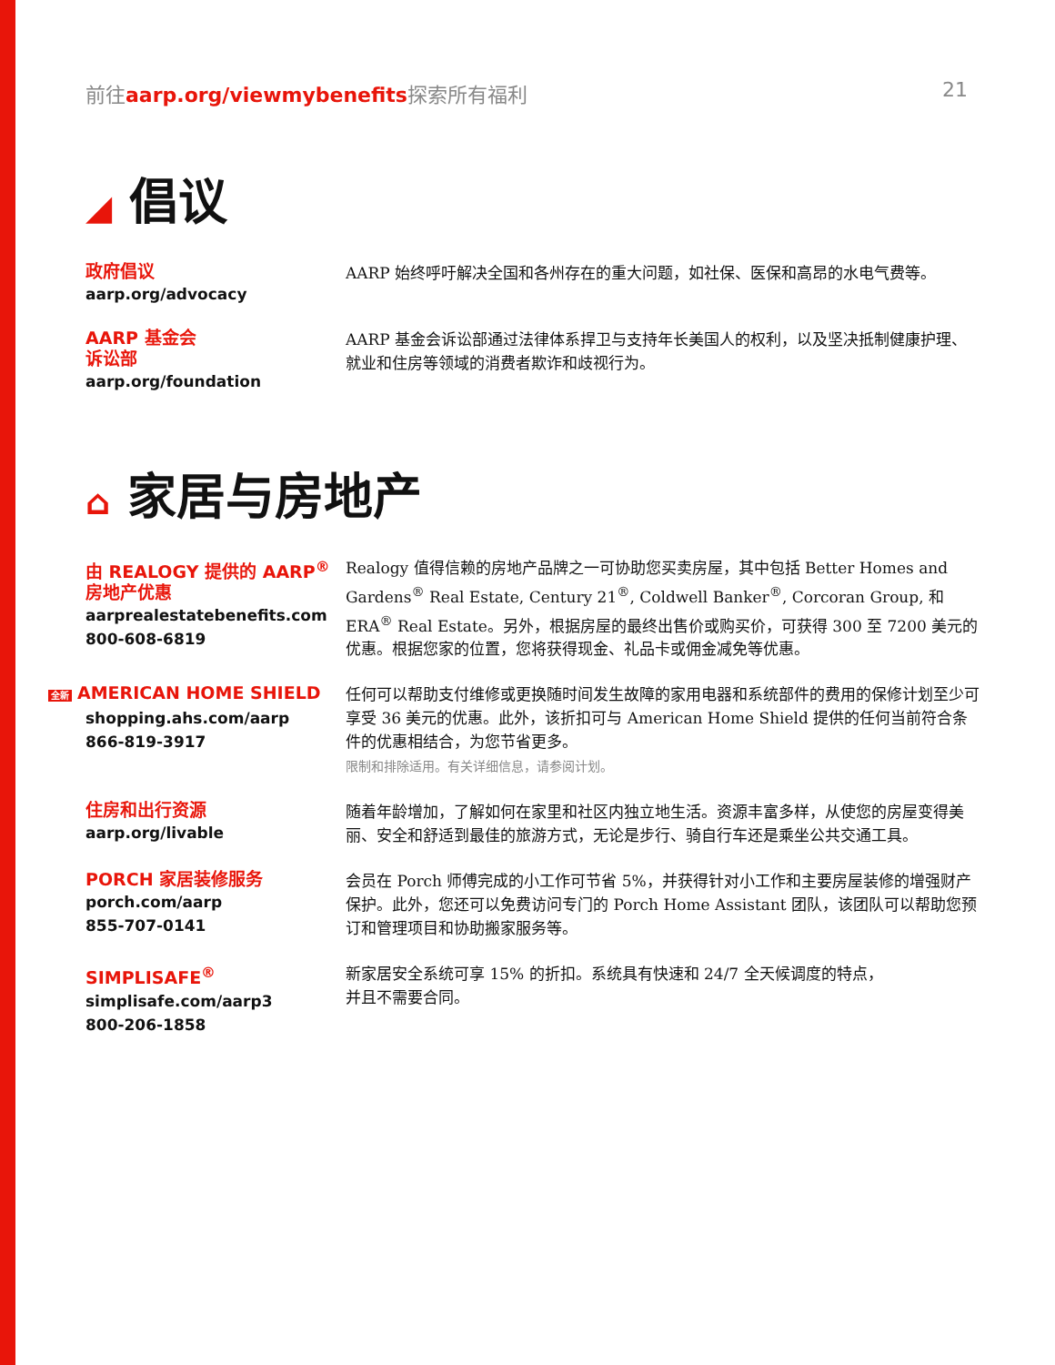前往aarp.org/viewmybenefits探索所有福利
21
◢ 倡议
政府倡议
aarp.org/advocacy
AARP 始终呼吁解决全国和各州存在的重大问题，如社保、医保和高昂的水电气费等。
AARP 基金会
诉讼部
aarp.org/foundation
AARP 基金会诉讼部通过法律体系捍卫与支持年长美国人的权利，以及坚决抵制健康护理、就业和住房等领域的消费者欺诈和歧视行为。
⌂ 家居与房地产
由 REALOGY 提供的 AARP<sup>®</sup>
房地产优惠
aarprealestatebenefits.com
800-608-6819
Realogy 值得信赖的房地产品牌之一可协助您买卖房屋，其中包括 Better Homes and Gardens<sup>®</sup> Real Estate, Century 21<sup>®</sup>, Coldwell Banker<sup>®</sup>, Corcoran Group, 和 ERA<sup>®</sup> Real Estate。另外，根据房屋的最终出售价或购买价，可获得 300 至 7200 美元的优惠。根据您家的位置，您将获得现金、礼品卡或佣金减免等优惠。
全新 AMERICAN HOME SHIELD
shopping.ahs.com/aarp
866-819-3917
任何可以帮助支付维修或更换随时间发生故障的家用电器和系统部件的费用的保修计划至少可享受 36 美元的优惠。此外，该折扣可与 American Home Shield 提供的任何当前符合条件的优惠相结合，为您节省更多。
限制和排除适用。有关详细信息，请参阅计划。
住房和出行资源
aarp.org/livable
随着年龄增加，了解如何在家里和社区内独立地生活。资源丰富多样，从使您的房屋变得美丽、安全和舒适到最佳的旅游方式，无论是步行、骑自行车还是乘坐公共交通工具。
PORCH 家居装修服务
porch.com/aarp
855-707-0141
会员在 Porch 师傅完成的小工作可节省 5%，并获得针对小工作和主要房屋装修的增强财产保护。此外，您还可以免费访问专门的 Porch Home Assistant 团队，该团队可以帮助您预订和管理项目和协助搬家服务等。
SIMPLISAFE<sup>®</sup>
simplisafe.com/aarp3
800-206-1858
新家居安全系统可享 15% 的折扣。系统具有快速和 24/7 全天候调度的特点，
并且不需要合同。